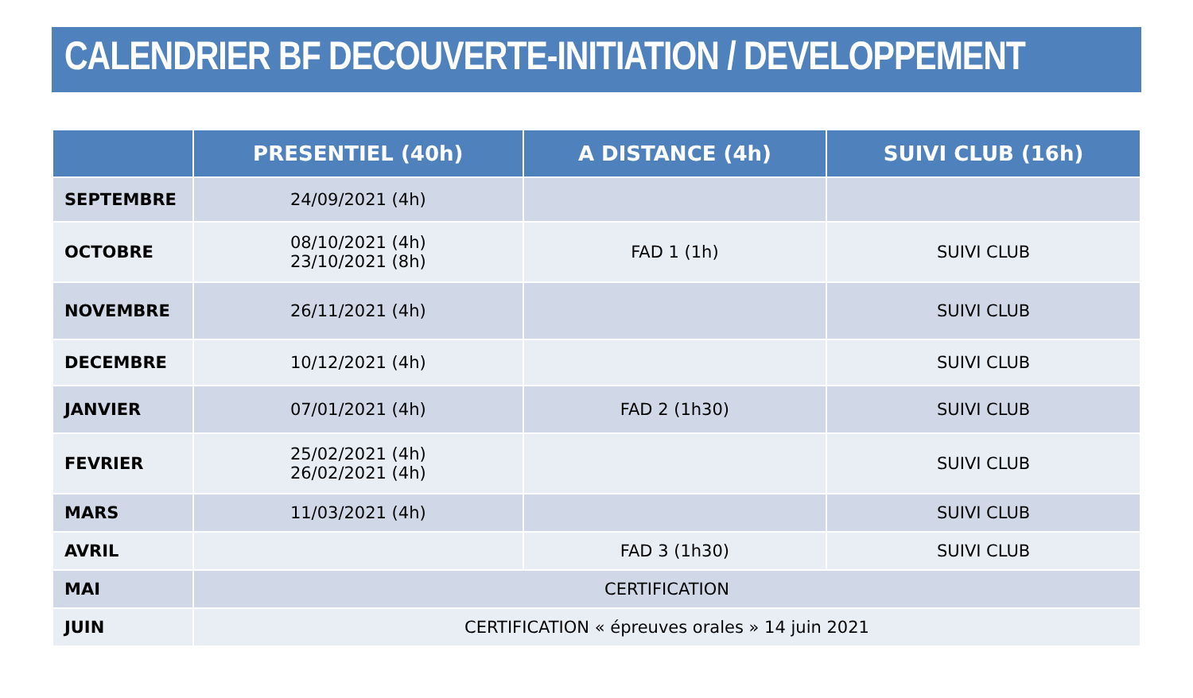CALENDRIER BF DECOUVERTE-INITIATION / DEVELOPPEMENT
| | PRESENTIEL (40h) | A DISTANCE (4h) | SUIVI CLUB (16h) |
| --- | --- | --- | --- |
| SEPTEMBRE | 24/09/2021 (4h) | | |
| OCTOBRE | 08/10/2021 (4h) 23/10/2021 (8h) | FAD 1 (1h) | SUIVI CLUB |
| NOVEMBRE | 26/11/2021 (4h) | | SUIVI CLUB |
| DECEMBRE | 10/12/2021 (4h) | | SUIVI CLUB |
| JANVIER | 07/01/2021 (4h) | FAD 2 (1h30) | SUIVI CLUB |
| FEVRIER | 25/02/2021 (4h) 26/02/2021 (4h) | | SUIVI CLUB |
| MARS | 11/03/2021 (4h) | | SUIVI CLUB |
| AVRIL | | FAD 3 (1h30) | SUIVI CLUB |
| MAI | CERTIFICATION | | |
| JUIN | CERTIFICATION « épreuves orales » 14 juin 2021 | | |